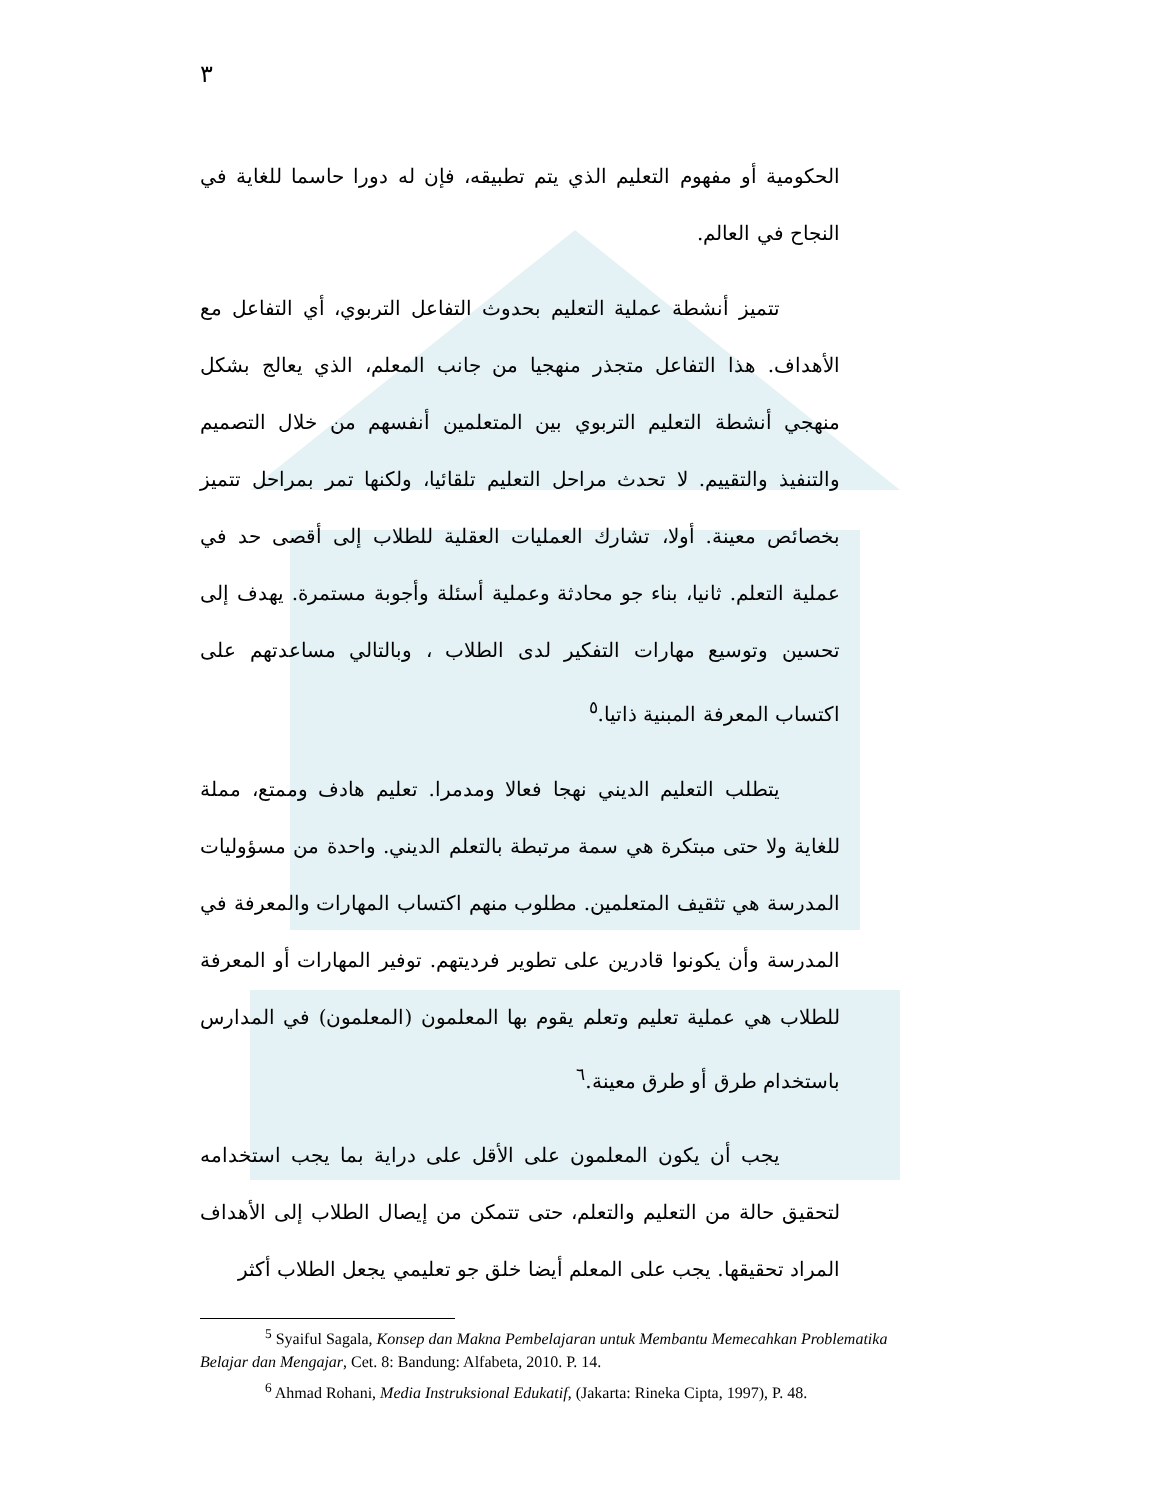٣
الحكومية أو مفهوم التعليم الذي يتم تطبيقه، فإن له دورا حاسما للغاية في النجاح في العالم.
تتميز أنشطة عملية التعليم بحدوث التفاعل التربوي، أي التفاعل مع الأهداف. هذا التفاعل متجذر منهجيا من جانب المعلم، الذي يعالج بشكل منهجي أنشطة التعليم التربوي بين المتعلمين أنفسهم من خلال التصميم والتنفيذ والتقييم. لا تحدث مراحل التعليم تلقائيا، ولكنها تمر بمراحل تتميز بخصائص معينة. أولا، تشارك العمليات العقلية للطلاب إلى أقصى حد في عملية التعلم. ثانيا، بناء جو محادثة وعملية أسئلة وأجوبة مستمرة. يهدف إلى تحسين وتوسيع مهارات التفكير لدى الطلاب ، وبالتالي مساعدتهم على اكتساب المعرفة المبنية ذاتيا.<sup>٥</sup>
يتطلب التعليم الديني نهجا فعالا ومدمرا. تعليم هادف وممتع، مملة للغاية ولا حتى مبتكرة هي سمة مرتبطة بالتعلم الديني. واحدة من مسؤوليات المدرسة هي تثقيف المتعلمين. مطلوب منهم اكتساب المهارات والمعرفة في المدرسة وأن يكونوا قادرين على تطوير فرديتهم. توفير المهارات أو المعرفة للطلاب هي عملية تعليم وتعلم يقوم بها المعلمون (المعلمون) في المدارس باستخدام طرق أو طرق معينة.<sup>٦</sup>
يجب أن يكون المعلمون على الأقل على دراية بما يجب استخدامه لتحقيق حالة من التعليم والتعلم، حتى تتمكن من إيصال الطلاب إلى الأهداف المراد تحقيقها. يجب على المعلم أيضا خلق جو تعليمي يجعل الطلاب أكثر
<sup>5</sup> Syaiful Sagala, Konsep dan Makna Pembelajaran untuk Membantu Memecahkan Problematika Belajar dan Mengajar, Cet. 8: Bandung: Alfabeta, 2010. P. 14.
<sup>6</sup> Ahmad Rohani, Media Instruksional Edukatif, (Jakarta: Rineka Cipta, 1997), P. 48.